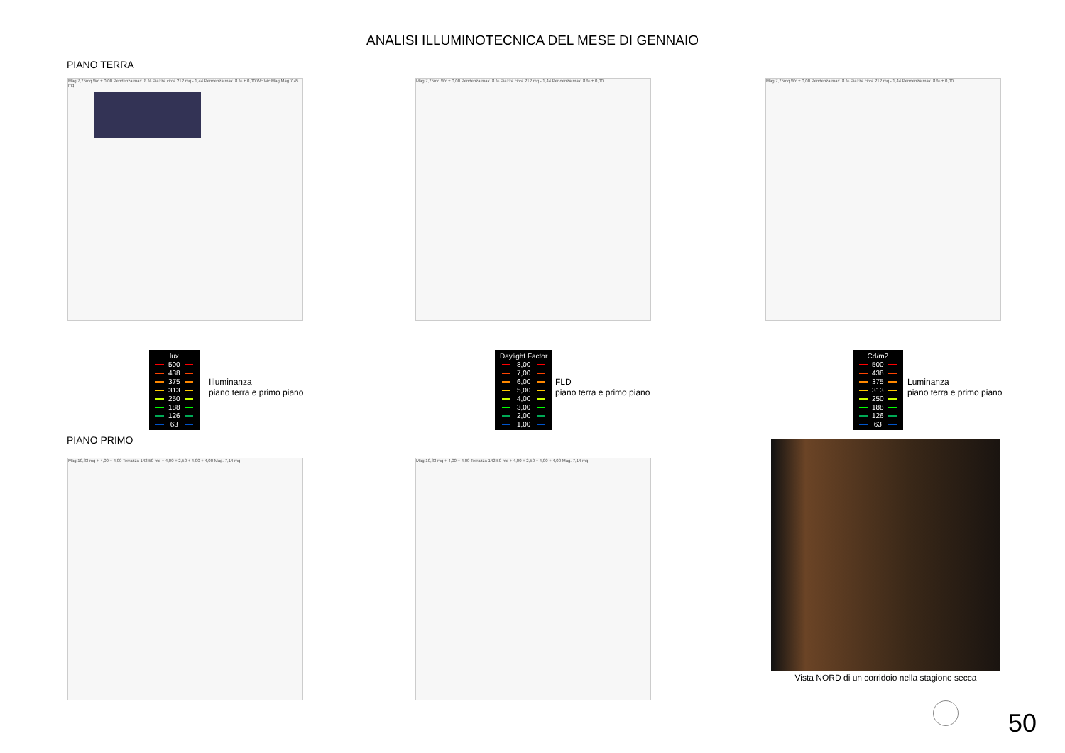ANALISI ILLUMINOTECNICA DEL MESE DI GENNAIO
PIANO TERRA
Mag 7,75mq Wc ± 0,00 Pendenza max. 8 % Piazza circa 212 mq - 1,44 Pendenza max. 8 % ± 0,00 Wc Wc Mag Mag 7,45 mq
Mag 7,75mq Wc ± 0,00 Pendenza max. 8 % Piazza circa 212 mq - 1,44 Pendenza max. 8 % ± 0,00 Mag 7,75mq Wc ± 0,00 Pendenza max. 8 % Piazza circa 212 mq - 1,44 Pendenza max. 8 % ± 0,00
| lux | | |
| --- | --- | --- |
| | 500 | |
| | 438 | |
| | 375 | |
| | 313 | |
| | 250 | |
| | 188 | |
| | 126 | |
| | 63 | |
Illuminanza
piano terra e primo piano
| Daylight Factor | | |
| --- | --- | --- |
| | 8,00 | |
| | 7,00 | |
| | 6,00 | |
| | 5,00 | |
| | 4,00 | |
| | 3,00 | |
| | 2,00 | |
| | 1,00 | |
FLD
piano terra e primo piano
| Cd/m2 | | |
| --- | --- | --- |
| | 500 | |
| | 438 | |
| | 375 | |
| | 313 | |
| | 250 | |
| | 188 | |
| | 126 | |
| | 63 | |
Luminanza
piano terra e primo piano
PIANO PRIMO
Mag 10,83 mq + 4,00 + 4,00 Terrazza 142,50 mq + 4,00 + 2,50 + 4,00 + 4,00 Mag. 7,14 mq Mag 10,83 mq + 4,00 + 4,00 Terrazza 142,50 mq + 4,00 + 2,50 + 4,00 + 4,00 Mag. 7,14 mq
Vista NORD di un corridoio nella stagione secca
50